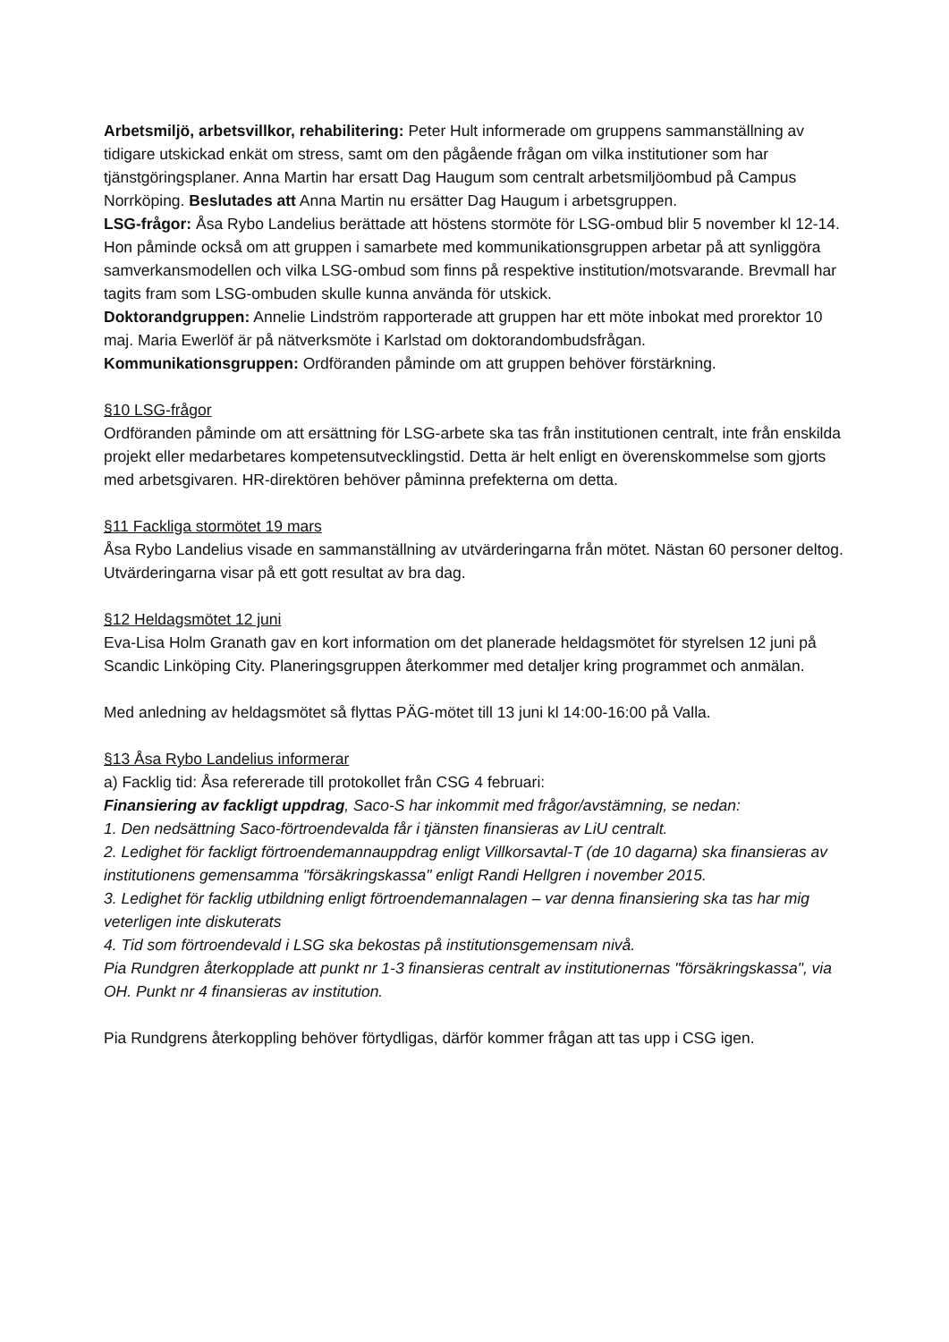Arbetsmiljö, arbetsvillkor, rehabilitering: Peter Hult informerade om gruppens sammanställning av tidigare utskickad enkät om stress, samt om den pågående frågan om vilka institutioner som har tjänstgöringsplaner. Anna Martin har ersatt Dag Haugum som centralt arbetsmiljöombud på Campus Norrköping. Beslutades att Anna Martin nu ersätter Dag Haugum i arbetsgruppen.
LSG-frågor: Åsa Rybo Landelius berättade att höstens stormöte för LSG-ombud blir 5 november kl 12-14. Hon påminde också om att gruppen i samarbete med kommunikationsgruppen arbetar på att synliggöra samverkansmodellen och vilka LSG-ombud som finns på respektive institution/motsvarande. Brevmall har tagits fram som LSG-ombuden skulle kunna använda för utskick.
Doktorandgruppen: Annelie Lindström rapporterade att gruppen har ett möte inbokat med prorektor 10 maj. Maria Ewerlöf är på nätverksmöte i Karlstad om doktorandombudsfrågan.
Kommunikationsgruppen: Ordföranden påminde om att gruppen behöver förstärkning.
§10 LSG-frågor
Ordföranden påminde om att ersättning för LSG-arbete ska tas från institutionen centralt, inte från enskilda projekt eller medarbetares kompetensutvecklingstid. Detta är helt enligt en överenskommelse som gjorts med arbetsgivaren. HR-direktören behöver påminna prefekterna om detta.
§11 Fackliga stormötet 19 mars
Åsa Rybo Landelius visade en sammanställning av utvärderingarna från mötet. Nästan 60 personer deltog. Utvärderingarna visar på ett gott resultat av bra dag.
§12 Heldagsmötet 12 juni
Eva-Lisa Holm Granath gav en kort information om det planerade heldagsmötet för styrelsen 12 juni på Scandic Linköping City. Planeringsgruppen återkommer med detaljer kring programmet och anmälan.
Med anledning av heldagsmötet så flyttas PÄG-mötet till 13 juni kl 14:00-16:00 på Valla.
§13 Åsa Rybo Landelius informerar
a) Facklig tid: Åsa refererade till protokollet från CSG 4 februari:
Finansiering av fackligt uppdrag, Saco-S har inkommit med frågor/avstämning, se nedan:
1. Den nedsättning Saco-förtroendevalda får i tjänsten finansieras av LiU centralt.
2. Ledighet för fackligt förtroendemannauppdrag enligt Villkorsavtal-T (de 10 dagarna) ska finansieras av institutionens gemensamma "försäkringskassa" enligt Randi Hellgren i november 2015.
3. Ledighet för facklig utbildning enligt förtroendemannalagen – var denna finansiering ska tas har mig veterligen inte diskuterats
4. Tid som förtroendevald i LSG ska bekostas på institutionsgemensam nivå.
Pia Rundgren återkopplade att punkt nr 1-3 finansieras centralt av institutionernas "försäkringskassa", via OH. Punkt nr 4 finansieras av institution.
Pia Rundgrens återkoppling behöver förtydligas, därför kommer frågan att tas upp i CSG igen.